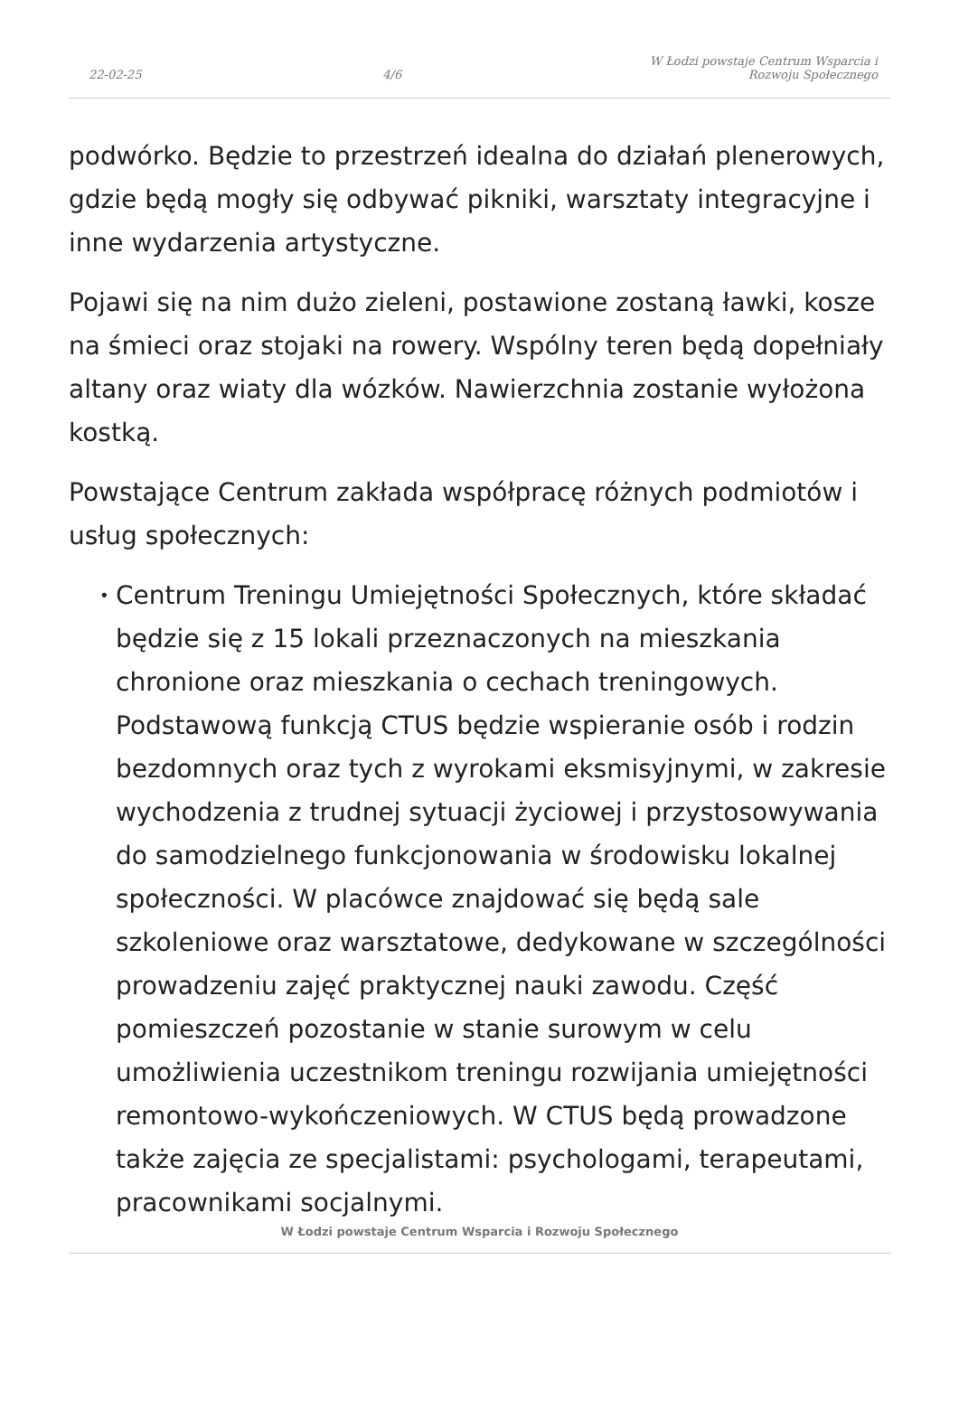22-02-25
4/6
W Łodzi powstaje Centrum Wsparcia i Rozwoju Społecznego
podwórko. Będzie to przestrzeń idealna do działań plenerowych, gdzie będą mogły się odbywać pikniki, warsztaty integracyjne i inne wydarzenia artystyczne.
Pojawi się na nim dużo zieleni, postawione zostaną ławki, kosze na śmieci oraz stojaki na rowery. Wspólny teren będą dopełniały altany oraz wiaty dla wózków. Nawierzchnia zostanie wyłożona kostką.
Powstające Centrum zakłada współpracę różnych podmiotów i usług społecznych:
• Centrum Treningu Umiejętności Społecznych, które składać będzie się z 15 lokali przeznaczonych na mieszkania chronione oraz mieszkania o cechach treningowych. Podstawową funkcją CTUS będzie wspieranie osób i rodzin bezdomnych oraz tych z wyrokami eksmisyjnymi, w zakresie wychodzenia z trudnej sytuacji życiowej i przystosowywania do samodzielnego funkcjonowania w środowisku lokalnej społeczności. W placówce znajdować się będą sale szkoleniowe oraz warsztatowe, dedykowane w szczególności prowadzeniu zajęć praktycznej nauki zawodu. Część pomieszczeń pozostanie w stanie surowym w celu umożliwienia uczestnikom treningu rozwijania umiejętności remontowo-wykończeniowych. W CTUS będą prowadzone także zajęcia ze specjalistami: psychologami, terapeutami, pracownikami socjalnymi.
W Łodzi powstaje Centrum Wsparcia i Rozwoju Społecznego